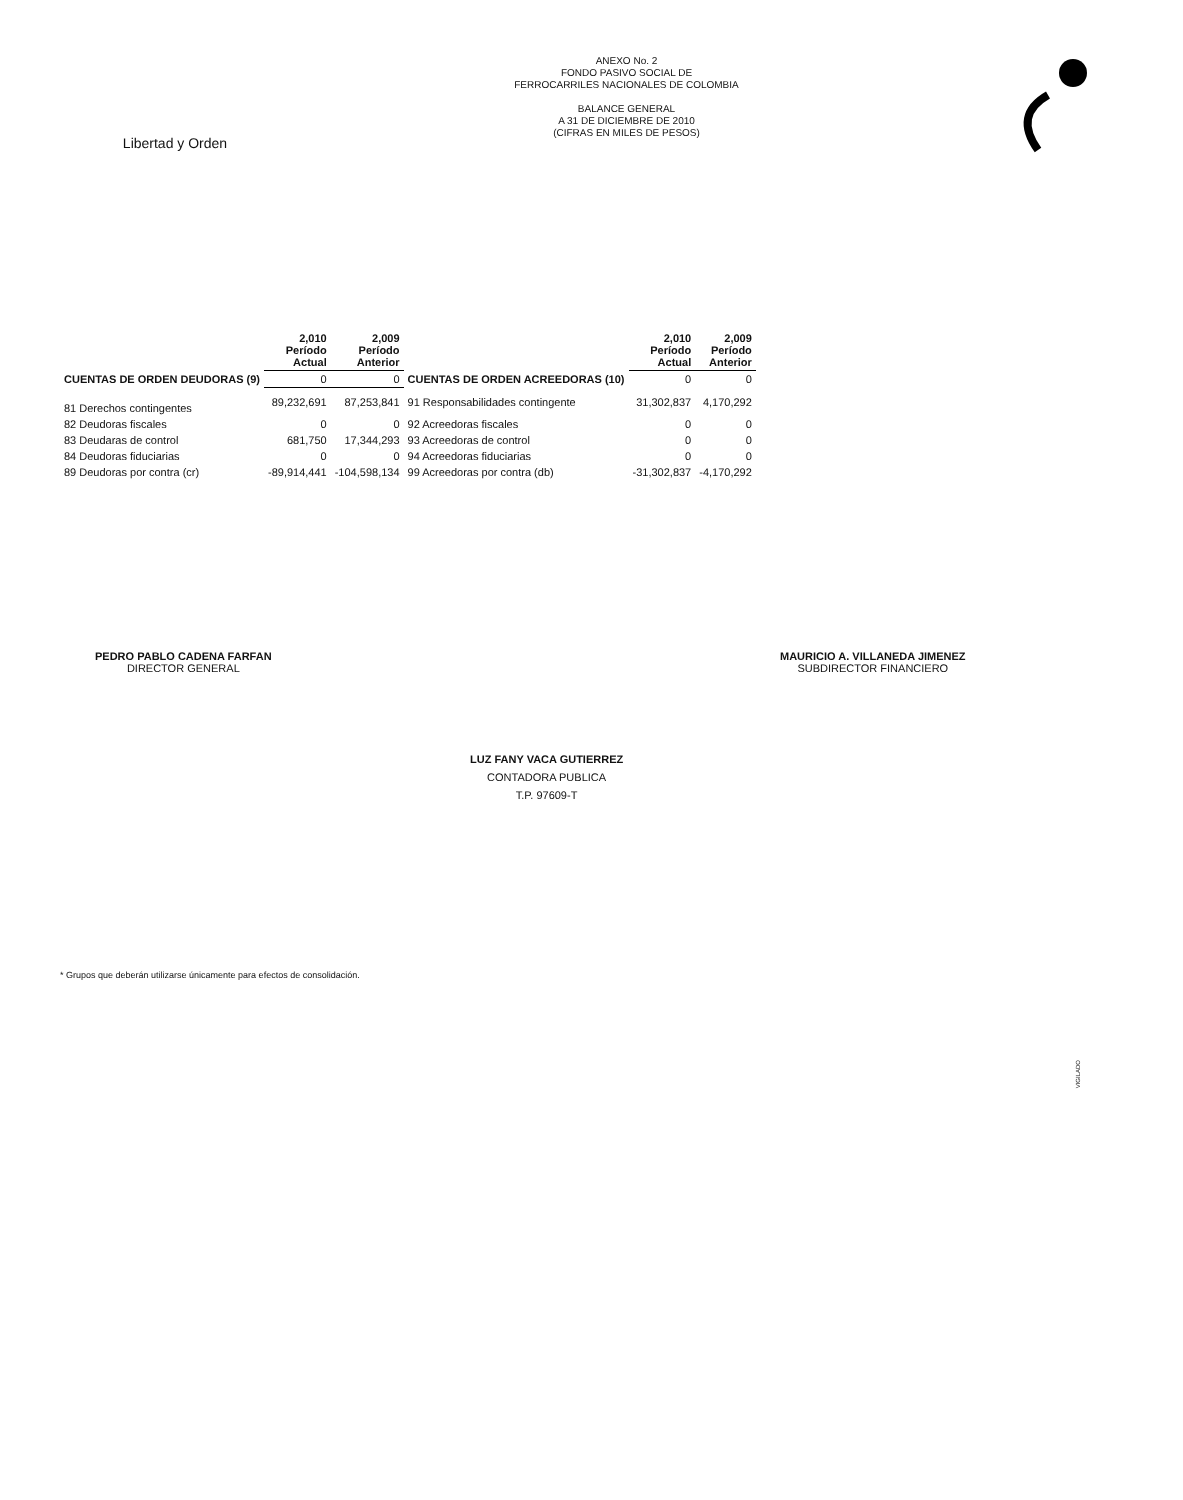Libertad y Orden
ANEXO No. 2
FONDO PASIVO SOCIAL DE
FERROCARRILES NACIONALES DE COLOMBIA
BALANCE GENERAL
A 31 DE DICIEMBRE DE 2010
(CIFRAS EN MILES DE PESOS)
| | 2,010 Período Actual | 2,009 Período Anterior | | 2,010 Período Actual | 2,009 Período Anterior |
| --- | --- | --- | --- | --- | --- |
| CUENTAS DE ORDEN DEUDORAS (9) | 0 | 0 | CUENTAS DE ORDEN ACREEDORAS (10) | 0 | 0 |
| 81 Derechos contingentes | 89,232,691 | 87,253,841 | 91 Responsabilidades contingente | 31,302,837 | 4,170,292 |
| 82 Deudoras fiscales | 0 | 0 | 92 Acreedoras fiscales | 0 | 0 |
| 83 Deudaras de control | 681,750 | 17,344,293 | 93 Acreedoras de control | 0 | 0 |
| 84 Deudoras fiduciarias | 0 | 0 | 94 Acreedoras fiduciarias | 0 | 0 |
| 89 Deudoras por contra (cr) | -89,914,441 | -104,598,134 | 99 Acreedoras por contra (db) | -31,302,837 | -4,170,292 |
PEDRO PABLO CADENA FARFAN
DIRECTOR GENERAL
MAURICIO A. VILLANEDA JIMENEZ
SUBDIRECTOR FINANCIERO
LUZ FANY VACA GUTIERREZ
CONTADORA PUBLICA
T.P. 97609-T
* Grupos que deberán utilizarse únicamente para efectos de consolidación.
VIGILADO